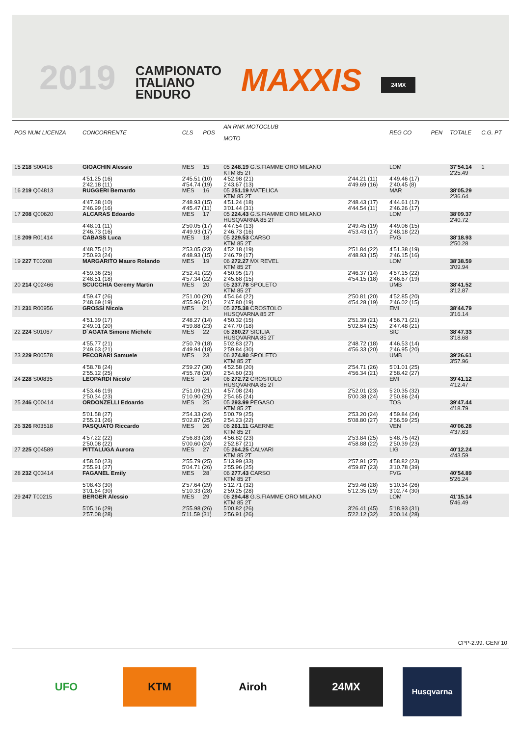2019
CAMPIONATO
ITALIANO
ENDURO
MAXXIS
24MX
| POS NUM LICENZA | CONCORRENTE | CLS | POS | AN RNK MOTOCLUB MOTO | | REG CO | PEN | TOTALE | C.G. PT |
| --- | --- | --- | --- | --- | --- | --- | --- | --- | --- |
| 15 218 S00416 | GIOACHIN Alessio | MES | 15 | 05 248.19 G.S.FIAMME ORO MILANO KTM 85 2T | | LOM | | 37'54.14 2'25.49 | 1 |
| | 4'51.25 (16) 2'42.18 (11) | 2'45.51 (10) 4'54.74 (19) | | 4'52.98 (21) 2'43.67 (13) | 2'44.21 (11) 4'49.69 (16) | 4'49.46 (17) 2'40.45 (8) | | | |
| 16 219 Q04813 | RUGGERI Bernardo | MES | 16 | 05 251.19 MATELICA KTM 85 2T | | MAR | | 38'05.29 2'36.64 | |
| | 4'47.38 (10) 2'46.99 (16) | 2'48.93 (15) 4'45.47 (11) | | 4'51.24 (18) 3'01.44 (31) | 2'48.43 (17) 4'44.54 (11) | 4'44.61 (12) 2'46.26 (17) | | | |
| 17 208 Q00620 | ALCARAS Edoardo | MES | 17 | 05 224.43 G.S.FIAMME ORO MILANO HUSQVARNA 85 2T | | LOM | | 38'09.37 2'40.72 | |
| | 4'48.01 (11) 2'46.73 (16) | 2'50.05 (17) 4'49.93 (17) | | 4'47.54 (13) 2'46.73 (16) | 2'49.45 (19) 4'53.43 (17) | 4'49.06 (15) 2'48.18 (22) | | | |
| 18 209 R01414 | CABASS Luca | MES | 18 | 05 229.53 CARSO KTM 85 2T | | FVG | | 38'18.93 2'50.28 | |
| | 4'48.75 (12) 2'50.93 (24) | 2'53.05 (23) 4'48.93 (15) | | 4'52.18 (19) 2'46.79 (17) | 2'51.84 (22) 4'48.93 (15) | 4'51.38 (19) 2'46.15 (16) | | | |
| 19 227 T00208 | MARGARITO Mauro Rolando | MES | 19 | 06 272.27 MX REVEL KTM 85 2T | | LOM | | 38'38.59 3'09.94 | |
| | 4'59.36 (25) 2'48.51 (18) | 2'52.41 (22) 4'57.34 (22) | | 4'50.95 (17) 2'45.68 (15) | 2'46.37 (14) 4'54.15 (18) | 4'57.15 (22) 2'46.67 (19) | | | |
| 20 214 Q02466 | SCUCCHIA Geremy Martin | MES | 20 | 05 237.78 SPOLETO KTM 85 2T | | UMB | | 38'41.52 3'12.87 | |
| | 4'59.47 (26) 2'48.69 (19) | 2'51.00 (20) 4'55.96 (21) | | 4'54.64 (22) 2'47.80 (19) | 2'50.81 (20) 4'54.28 (19) | 4'52.85 (20) 2'46.02 (15) | | | |
| 21 231 R00956 | GROSSI Nicola | MES | 21 | 05 275.38 CROSTOLO HUSQVARNA 85 2T | | EMI | | 38'44.79 3'16.14 | |
| | 4'51.39 (17) 2'49.01 (20) | 2'48.27 (14) 4'59.88 (23) | | 4'50.32 (15) 2'47.70 (18) | 2'51.39 (21) 5'02.64 (25) | 4'56.71 (21) 2'47.48 (21) | | | |
| 22 224 S01067 | D`AGATA Simone Michele | MES | 22 | 06 260.27 SICILIA HUSQVARNA 85 2T | | SIC | | 38'47.33 3'18.68 | |
| | 4'55.77 (21) 2'49.63 (21) | 2'50.79 (18) 4'49.94 (18) | | 5'02.83 (27) 2'59.84 (30) | 2'48.72 (18) 4'56.33 (20) | 4'46.53 (14) 2'46.95 (20) | | | |
| 23 229 R00578 | PECORARI Samuele | MES | 23 | 06 274.80 SPOLETO KTM 85 2T | | UMB | | 39'26.61 3'57.96 | |
| | 4'58.78 (24) 2'55.12 (25) | 2'59.27 (30) 4'55.78 (20) | | 4'52.58 (20) 2'54.60 (23) | 2'54.71 (26) 4'56.34 (21) | 5'01.01 (25) 2'58.42 (27) | | | |
| 24 228 S00835 | LEOPARDI Nicolo' | MES | 24 | 06 272.72 CROSTOLO HUSQVARNA 85 2T | | EMI | | 39'41.12 4'12.47 | |
| | 4'53.46 (19) 2'50.34 (23) | 2'51.09 (21) 5'10.90 (29) | | 4'57.08 (24) 2'54.65 (24) | 2'52.01 (23) 5'00.38 (24) | 5'20.35 (32) 2'50.86 (24) | | | |
| 25 246 Q00414 | ORDONZELLI Edoardo | MES | 25 | 05 293.99 PEGASO KTM 85 2T | | TOS | | 39'47.44 4'18.79 | |
| | 5'01.58 (27) 2'55.21 (26) | 2'54.33 (24) 5'02.87 (25) | | 5'00.79 (25) 2'54.23 (22) | 2'53.20 (24) 5'08.80 (27) | 4'59.84 (24) 2'56.59 (25) | | | |
| 26 326 R03518 | PASQUATO Riccardo | MES | 26 | 06 261.11 GAERNE KTM 85 2T | | VEN | | 40'06.28 4'37.63 | |
| | 4'57.22 (22) 2'50.08 (22) | 2'56.83 (28) 5'00.60 (24) | | 4'56.82 (23) 2'52.87 (21) | 2'53.84 (25) 4'58.88 (22) | 5'48.75 (42) 2'50.39 (23) | | | |
| 27 225 Q04589 | PITTALUGA Aurora | MES | 27 | 05 264.25 CALVARI KTM 85 2T | | LIG | | 40'12.24 4'43.59 | |
| | 4'58.50 (23) 2'55.91 (27) | 2'55.79 (25) 5'04.71 (26) | | 5'13.99 (33) 2'55.96 (25) | 2'57.91 (27) 4'59.87 (23) | 4'58.82 (23) 3'10.78 (39) | | | |
| 28 232 Q03414 | FAGANEL Emily | MES | 28 | 06 277.43 CARSO KTM 85 2T | | FVG | | 40'54.89 5'26.24 | |
| | 5'08.43 (30) 3'01.64 (30) | 2'57.64 (29) 5'10.33 (28) | | 5'12.71 (32) 2'59.25 (28) | 2'59.46 (28) 5'12.35 (29) | 5'10.34 (26) 3'02.74 (30) | | | |
| 29 247 T00215 | BERGER Alessio | MES | 29 | 06 294.48 G.S.FIAMME ORO MILANO KTM 85 2T | | LOM | | 41'15.14 5'46.49 | |
| | 5'05.16 (29) 2'57.08 (28) | 2'55.98 (26) 5'11.59 (31) | | 5'00.82 (26) 2'56.91 (26) | 3'26.41 (45) 5'22.12 (32) | 5'18.93 (31) 3'00.14 (28) | | | |
CPP-2.99. GEN/ 10
UFO KTM Airoh 24MX
Husqvarna